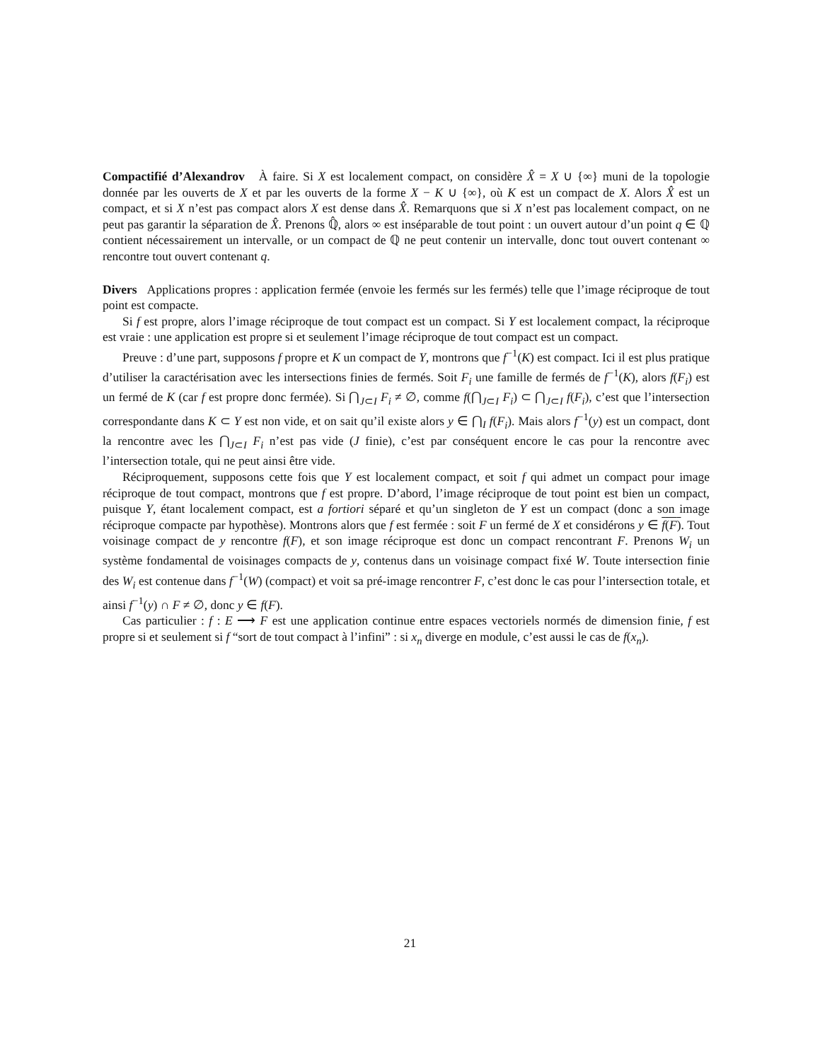Compactifié d’Alexandrov À faire. Si X est localement compact, on considère X̂ = X ∪ {∞} muni de la topologie donnée par les ouverts de X et par les ouverts de la forme X − K ∪ {∞}, où K est un compact de X. Alors X̂ est un compact, et si X n’est pas compact alors X est dense dans X̂. Remarquons que si X n’est pas localement compact, on ne peut pas garantir la séparation de X̂. Prenons ℚ̂, alors ∞ est inséparable de tout point : un ouvert autour d’un point q ∈ ℚ contient nécessairement un intervalle, or un compact de ℚ ne peut contenir un intervalle, donc tout ouvert contenant ∞ rencontre tout ouvert contenant q.
Divers Applications propres : application fermée (envoie les fermés sur les fermés) telle que l’image réciproque de tout point est compacte.
Si f est propre, alors l’image réciproque de tout compact est un compact. Si Y est localement compact, la réciproque est vraie : une application est propre si et seulement l’image réciproque de tout compact est un compact.
Preuve : d’une part, supposons f propre et K un compact de Y, montrons que f<sup>−1</sup>(K) est compact. Ici il est plus pratique d’utiliser la caractérisation avec les intersections finies de fermés. Soit F<sub>i</sub> une famille de fermés de f<sup>−1</sup>(K), alors f(F<sub>i</sub>) est un fermé de K (car f est propre donc fermée). Si ⋂<sub>J⊂I</sub> F<sub>i</sub> ≠ ∅, comme f(⋂<sub>J⊂I</sub> F<sub>i</sub>) ⊂ ⋂<sub>J⊂I</sub> f(F<sub>i</sub>), c’est que l’intersection correspondante dans K ⊂ Y est non vide, et on sait qu’il existe alors y ∈ ⋂<sub>I</sub> f(F<sub>i</sub>). Mais alors f<sup>−1</sup>(y) est un compact, dont la rencontre avec les ⋂<sub>J⊂I</sub> F<sub>i</sub> n’est pas vide (J finie), c’est par conséquent encore le cas pour la rencontre avec l’intersection totale, qui ne peut ainsi être vide.
Réciproquement, supposons cette fois que Y est localement compact, et soit f qui admet un compact pour image réciproque de tout compact, montrons que f est propre. D’abord, l’image réciproque de tout point est bien un compact, puisque Y, étant localement compact, est a fortiori séparé et qu’un singleton de Y est un compact (donc a son image réciproque compacte par hypothèse). Montrons alors que f est fermée : soit F un fermé de X et considérons y ∈ f(F). Tout voisinage compact de y rencontre f(F), et son image réciproque est donc un compact rencontrant F. Prenons W<sub>i</sub> un système fondamental de voisinages compacts de y, contenus dans un voisinage compact fixé W. Toute intersection finie des W<sub>i</sub> est contenue dans f<sup>−1</sup>(W) (compact) et voit sa pré-image rencontrer F, c’est donc le cas pour l’intersection totale, et ainsi f<sup>−1</sup>(y) ∩ F ≠ ∅, donc y ∈ f(F).
Cas particulier : f : E ⟶ F est une application continue entre espaces vectoriels normés de dimension finie, f est propre si et seulement si f “sort de tout compact à l’infini” : si x<sub>n</sub> diverge en module, c’est aussi le cas de f(x<sub>n</sub>).
21